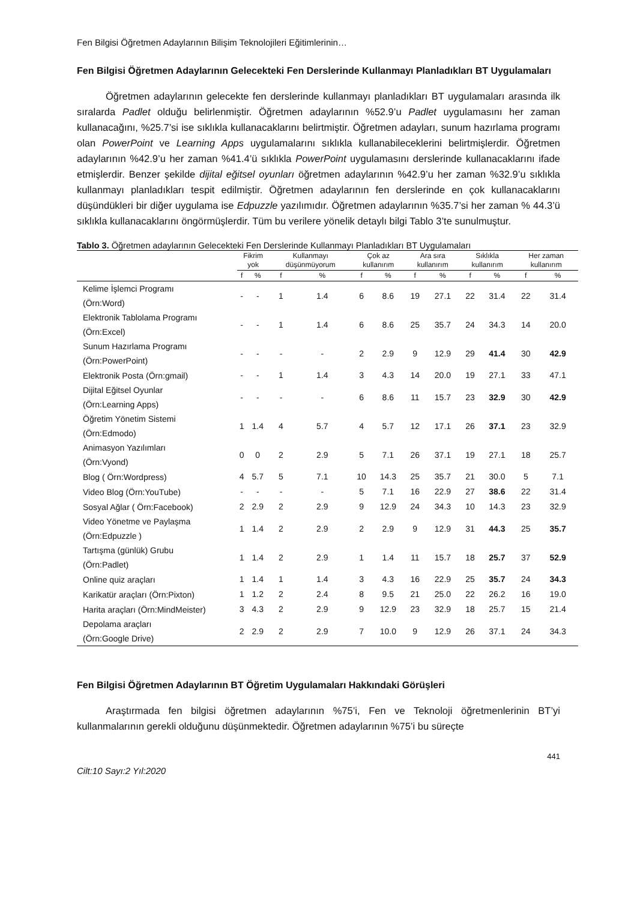Fen Bilgisi Öğretmen Adaylarının Bilişim Teknolojileri Eğitimlerinin…
Fen Bilgisi Öğretmen Adaylarının Gelecekteki Fen Derslerinde Kullanmayı Planladıkları BT Uygulamaları
Öğretmen adaylarının gelecekte fen derslerinde kullanmayı planladıkları BT uygulamaları arasında ilk sıralarda Padlet olduğu belirlenmiştir. Öğretmen adaylarının %52.9’u Padlet uygulamasını her zaman kullanacağını, %25.7’si ise sıklıkla kullanacaklarını belirtmiştir. Öğretmen adayları, sunum hazırlama programı olan PowerPoint ve Learning Apps uygulamalarını sıklıkla kullanabileceklerini belirtmişlerdir. Öğretmen adaylarının %42.9’u her zaman %41.4’ü sıklıkla PowerPoint uygulamasını derslerinde kullanacaklarını ifade etmişlerdir. Benzer şekilde dijital eğitsel oyunları öğretmen adaylarının %42.9’u her zaman %32.9’u sıklıkla kullanmayı planladıkları tespit edilmiştir. Öğretmen adaylarının fen derslerinde en çok kullanacaklarını düşündükleri bir diğer uygulama ise Edpuzzle yazılımıdır. Öğretmen adaylarının %35.7’si her zaman % 44.3’ü sıklıkla kullanacaklarını öngörmüşlerdir. Tüm bu verilere yönelik detaylı bilgi Tablo 3’te sunulmuştur.
Tablo 3. Öğretmen adaylarının Gelecekteki Fen Derslerinde Kullanmayı Planladıkları BT Uygulamaları
| | Fikrim yok | | Kullanmayı düşünmüyorum | | Çok az kullanırım | | Ara sıra kullanırım | | Sıklıkla kullanırım | | Her zaman kullanırım | |
| --- | --- | --- | --- | --- | --- | --- | --- | --- | --- | --- | --- | --- |
| | f | % | f | % | f | % | f | % | f | % | f | % |
| Kelime İşlemci Programı (Örn:Word) | - | - | 1 | 1.4 | 6 | 8.6 | 19 | 27.1 | 22 | 31.4 | 22 | 31.4 |
| Elektronik Tablolama Programı (Örn:Excel) | - | - | 1 | 1.4 | 6 | 8.6 | 25 | 35.7 | 24 | 34.3 | 14 | 20.0 |
| Sunum Hazırlama Programı (Örn:PowerPoint) | - | - | - | - | 2 | 2.9 | 9 | 12.9 | 29 | 41.4 | 30 | 42.9 |
| Elektronik Posta (Örn:gmail) | - | - | 1 | 1.4 | 3 | 4.3 | 14 | 20.0 | 19 | 27.1 | 33 | 47.1 |
| Dijital Eğitsel Oyunlar (Örn:Learning Apps) | - | - | - | - | 6 | 8.6 | 11 | 15.7 | 23 | 32.9 | 30 | 42.9 |
| Öğretim Yönetim Sistemi (Örn:Edmodo) | 1 | 1.4 | 4 | 5.7 | 4 | 5.7 | 12 | 17.1 | 26 | 37.1 | 23 | 32.9 |
| Animasyon Yazılımları (Örn:Vyond) | 0 | 0 | 2 | 2.9 | 5 | 7.1 | 26 | 37.1 | 19 | 27.1 | 18 | 25.7 |
| Blog ( Örn:Wordpress) | 4 | 5.7 | 5 | 7.1 | 10 | 14.3 | 25 | 35.7 | 21 | 30.0 | 5 | 7.1 |
| Video Blog (Örn:YouTube) | - | - | - | - | 5 | 7.1 | 16 | 22.9 | 27 | 38.6 | 22 | 31.4 |
| Sosyal Ağlar ( Örn:Facebook) | 2 | 2.9 | 2 | 2.9 | 9 | 12.9 | 24 | 34.3 | 10 | 14.3 | 23 | 32.9 |
| Video Yönetme ve Paylaşma (Örn:Edpuzzle ) | 1 | 1.4 | 2 | 2.9 | 2 | 2.9 | 9 | 12.9 | 31 | 44.3 | 25 | 35.7 |
| Tartışma (günlük) Grubu (Örn:Padlet) | 1 | 1.4 | 2 | 2.9 | 1 | 1.4 | 11 | 15.7 | 18 | 25.7 | 37 | 52.9 |
| Online quiz araçları | 1 | 1.4 | 1 | 1.4 | 3 | 4.3 | 16 | 22.9 | 25 | 35.7 | 24 | 34.3 |
| Karikatür araçları (Örn:Pixton) | 1 | 1.2 | 2 | 2.4 | 8 | 9.5 | 21 | 25.0 | 22 | 26.2 | 16 | 19.0 |
| Harita araçları (Örn:MindMeister) | 3 | 4.3 | 2 | 2.9 | 9 | 12.9 | 23 | 32.9 | 18 | 25.7 | 15 | 21.4 |
| Depolama araçları (Örn:Google Drive) | 2 | 2.9 | 2 | 2.9 | 7 | 10.0 | 9 | 12.9 | 26 | 37.1 | 24 | 34.3 |
Fen Bilgisi Öğretmen Adaylarının BT Öğretim Uygulamaları Hakkındaki Görüşleri
Araştırmada fen bilgisi öğretmen adaylarının %75’i, Fen ve Teknoloji öğretmenlerinin BT’yi kullanmalarının gerekli olduğunu düşünmektedir. Öğretmen adaylarının %75’i bu süreçte
441
Cilt:10 Sayı:2 Yıl:2020